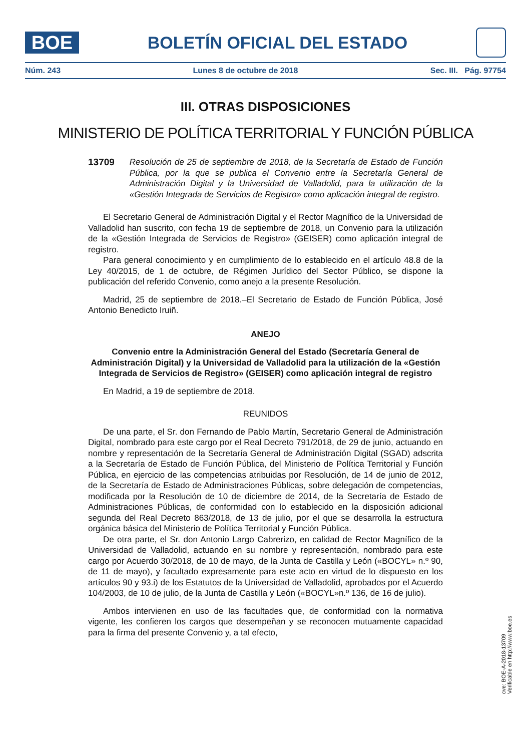BOE
BOLETÍN OFICIAL DEL ESTADO
Núm. 243 Lunes 8 de octubre de 2018 Sec. III. Pág. 97754
III. OTRAS DISPOSICIONES
MINISTERIO DE POLÍTICA TERRITORIAL Y FUNCIÓN PÚBLICA
13709 Resolución de 25 de septiembre de 2018, de la Secretaría de Estado de Función Pública, por la que se publica el Convenio entre la Secretaría General de Administración Digital y la Universidad de Valladolid, para la utilización de la «Gestión Integrada de Servicios de Registro» como aplicación integral de registro.
El Secretario General de Administración Digital y el Rector Magnífico de la Universidad de Valladolid han suscrito, con fecha 19 de septiembre de 2018, un Convenio para la utilización de la «Gestión Integrada de Servicios de Registro» (GEISER) como aplicación integral de registro.
Para general conocimiento y en cumplimiento de lo establecido en el artículo 48.8 de la Ley 40/2015, de 1 de octubre, de Régimen Jurídico del Sector Público, se dispone la publicación del referido Convenio, como anejo a la presente Resolución.
Madrid, 25 de septiembre de 2018.–El Secretario de Estado de Función Pública, José Antonio Benedicto Iruiñ.
ANEJO
Convenio entre la Administración General del Estado (Secretaría General de Administración Digital) y la Universidad de Valladolid para la utilización de la «Gestión Integrada de Servicios de Registro» (GEISER) como aplicación integral de registro
En Madrid, a 19 de septiembre de 2018.
REUNIDOS
De una parte, el Sr. don Fernando de Pablo Martín, Secretario General de Administración Digital, nombrado para este cargo por el Real Decreto 791/2018, de 29 de junio, actuando en nombre y representación de la Secretaría General de Administración Digital (SGAD) adscrita a la Secretaría de Estado de Función Pública, del Ministerio de Política Territorial y Función Pública, en ejercicio de las competencias atribuidas por Resolución, de 14 de junio de 2012, de la Secretaría de Estado de Administraciones Públicas, sobre delegación de competencias, modificada por la Resolución de 10 de diciembre de 2014, de la Secretaría de Estado de Administraciones Públicas, de conformidad con lo establecido en la disposición adicional segunda del Real Decreto 863/2018, de 13 de julio, por el que se desarrolla la estructura orgánica básica del Ministerio de Política Territorial y Función Pública.
De otra parte, el Sr. don Antonio Largo Cabrerizo, en calidad de Rector Magnífico de la Universidad de Valladolid, actuando en su nombre y representación, nombrado para este cargo por Acuerdo 30/2018, de 10 de mayo, de la Junta de Castilla y León («BOCYL» n.º 90, de 11 de mayo), y facultado expresamente para este acto en virtud de lo dispuesto en los artículos 90 y 93.i) de los Estatutos de la Universidad de Valladolid, aprobados por el Acuerdo 104/2003, de 10 de julio, de la Junta de Castilla y León («BOCYL»n.º 136, de 16 de julio).
Ambos intervienen en uso de las facultades que, de conformidad con la normativa vigente, les confieren los cargos que desempeñan y se reconocen mutuamente capacidad para la firma del presente Convenio y, a tal efecto,
cve: BOE-A-2018-13709
Verificable en http://www.boe.es